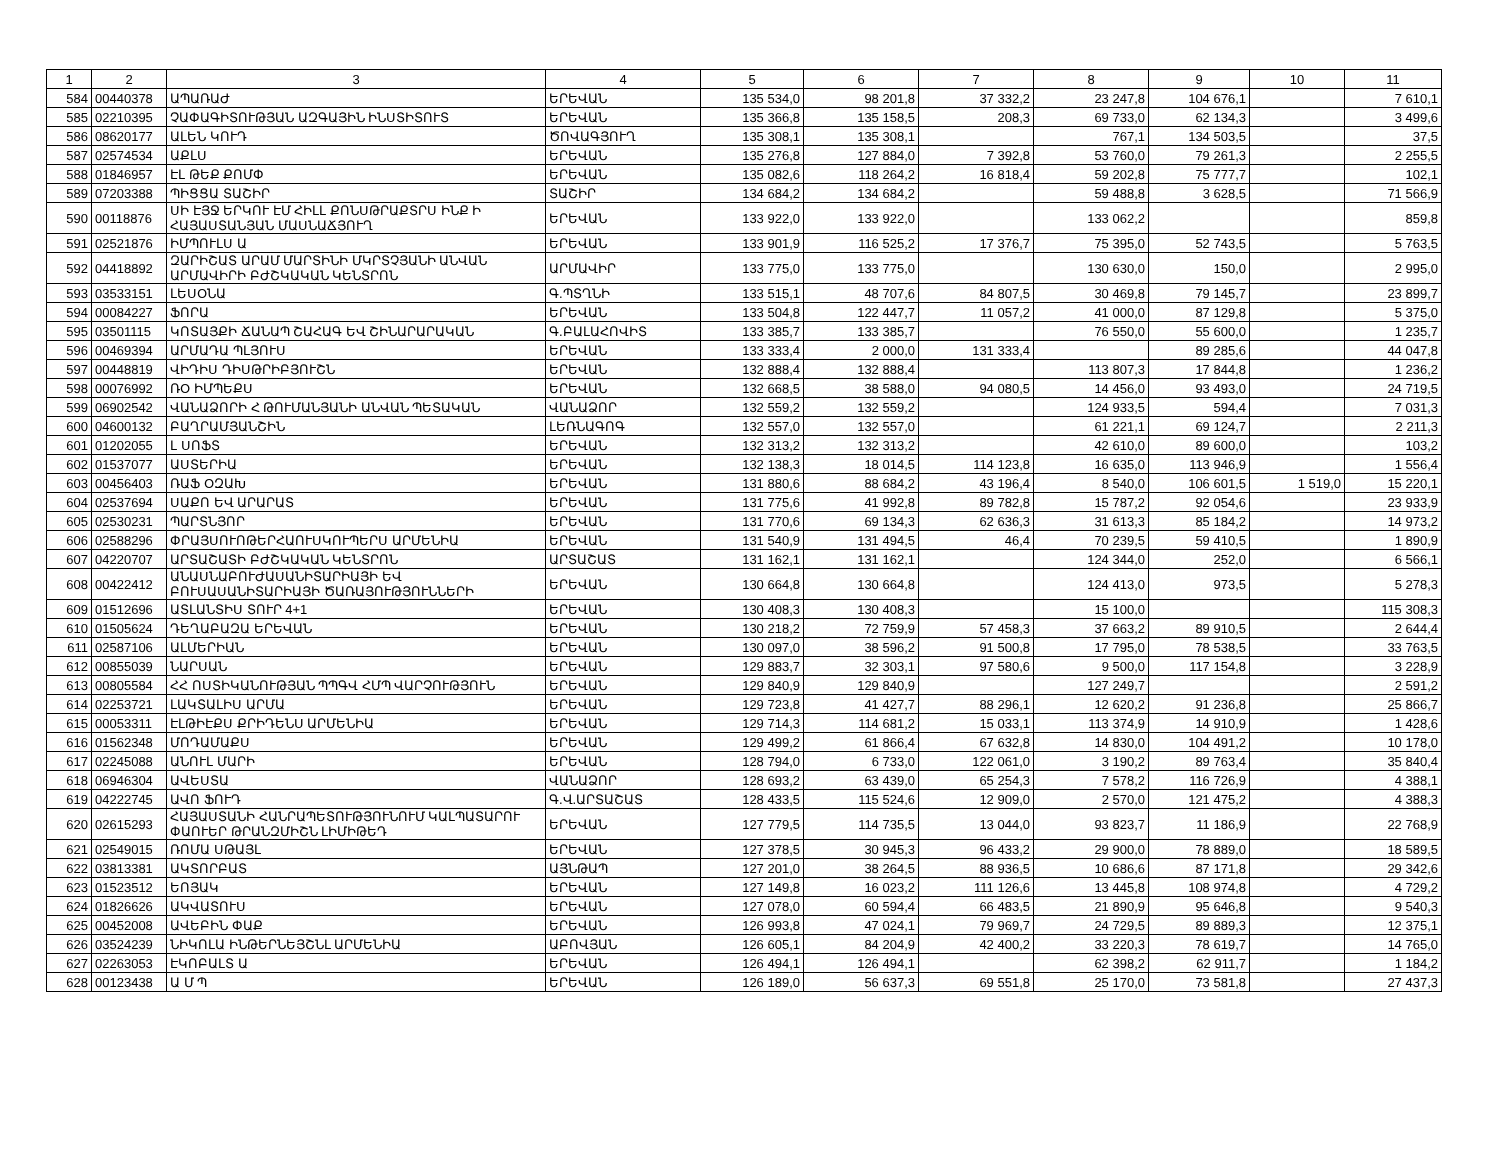| 1 | 2 | 3 | 4 | 5 | 6 | 7 | 8 | 9 | 10 | 11 |
| --- | --- | --- | --- | --- | --- | --- | --- | --- | --- | --- |
| 584 | 00440378 | ԱՊԱՌԱԺ | ԵՐԵՎԱՆ | 135 534,0 | 98 201,8 | 37 332,2 | 23 247,8 | 104 676,1 | | 7 610,1 |
| 585 | 02210395 | ՉԱՓԱԳԻՏՈՒԹՅԱՆ ԱԶԳԱՅԻՆ ԻՆՍՏԻՏՈՒՏ | ԵՐԵՎԱՆ | 135 366,8 | 135 158,5 | 208,3 | 69 733,0 | 62 134,3 | | 3 499,6 |
| 586 | 08620177 | ԱԼԵՆ ԿՈՒԴ | ԾՈՎԱԳՅՈՒՂ | 135 308,1 | 135 308,1 | | 767,1 | 134 503,5 | | 37,5 |
| 587 | 02574534 | ԱՔԼՍ | ԵՐԵՎԱՆ | 135 276,8 | 127 884,0 | 7 392,8 | 53 760,0 | 79 261,3 | | 2 255,5 |
| 588 | 01846957 | ԷԼ ԹԵՔ ՔՈՄՓ | ԵՐԵՎԱՆ | 135 082,6 | 118 264,2 | 16 818,4 | 59 202,8 | 75 777,7 | | 102,1 |
| 589 | 07203388 | ՊԻՑՑԱ ՏԱՇԻՐ | ՏԱՇԻՐ | 134 684,2 | 134 684,2 | | 59 488,8 | 3 628,5 | | 71 566,9 |
| 590 | 00118876 | ՍԻ ԷՅՋ ԵՐԿՈՒ ԷՄ ՀԻԼԼ ՔՈՆՍԹՐԱՔՏՐՍ ԻՆՔ Ի ՀԱՅԱՍՏԱՆՅԱՆ ՄԱՍՆԱՃՅՈՒՂ | ԵՐԵՎԱՆ | 133 922,0 | 133 922,0 | | 133 062,2 | | | 859,8 |
| 591 | 02521876 | ԻՄՊՈՒԼՍ Ա | ԵՐԵՎԱՆ | 133 901,9 | 116 525,2 | 17 376,7 | 75 395,0 | 52 743,5 | | 5 763,5 |
| 592 | 04418892 | ԶԱՐԻՇԱՏ ԱՐԱՄ ՄԱՐՏԻՆԻ ՄԿՐՏՉՅԱՆԻ ԱՆՎԱՆ ԱՐՄԱՎԻՐԻ ԲԺՇԿԱԿԱՆ ԿԵՆՏՐՈՆ | ԱՐՄԱՎԻՐ | 133 775,0 | 133 775,0 | | 130 630,0 | 150,0 | | 2 995,0 |
| 593 | 03533151 | ԼԵՍՕՆԱ | Գ.ՊՏՂՆԻ | 133 515,1 | 48 707,6 | 84 807,5 | 30 469,8 | 79 145,7 | | 23 899,7 |
| 594 | 00084227 | ՖՈՐԱ | ԵՐԵՎԱՆ | 133 504,8 | 122 447,7 | 11 057,2 | 41 000,0 | 87 129,8 | | 5 375,0 |
| 595 | 03501115 | ԿՈՏԱՅՔԻ ՃԱՆԱՊ ՇԱՀԱԳ ԵՎ ՇԻՆԱՐԱՐԱԿԱՆ | Գ.ԲԱԼԱՀՈՎԻՏ | 133 385,7 | 133 385,7 | | 76 550,0 | 55 600,0 | | 1 235,7 |
| 596 | 00469394 | ԱՐՄԱԴԱ ՊԼՅՈՒՍ | ԵՐԵՎԱՆ | 133 333,4 | 2 000,0 | 131 333,4 | | 89 285,6 | | 44 047,8 |
| 597 | 00448819 | ՎԻԴԻՍ ԴԻՍԹՐԻԲՅՈՒՇՆ | ԵՐԵՎԱՆ | 132 888,4 | 132 888,4 | | 113 807,3 | 17 844,8 | | 1 236,2 |
| 598 | 00076992 | ՌՕ ԻՄՊԵՔՍ | ԵՐԵՎԱՆ | 132 668,5 | 38 588,0 | 94 080,5 | 14 456,0 | 93 493,0 | | 24 719,5 |
| 599 | 06902542 | ՎԱՆԱՁՈՐԻ Հ ԹՈՒՄԱՆՅԱՆԻ ԱՆՎԱՆ ՊԵՏԱԿԱՆ | ՎԱՆԱՁՈՐ | 132 559,2 | 132 559,2 | | 124 933,5 | 594,4 | | 7 031,3 |
| 600 | 04600132 | ԲԱՂՐԱՄՅԱՆՇԻՆ | ԼԵՌՆԱԳՈԳ | 132 557,0 | 132 557,0 | | 61 221,1 | 69 124,7 | | 2 211,3 |
| 601 | 01202055 | Լ ՍՈՖՏ | ԵՐԵՎԱՆ | 132 313,2 | 132 313,2 | | 42 610,0 | 89 600,0 | | 103,2 |
| 602 | 01537077 | ԱՍՏԵՐԻԱ | ԵՐԵՎԱՆ | 132 138,3 | 18 014,5 | 114 123,8 | 16 635,0 | 113 946,9 | | 1 556,4 |
| 603 | 00456403 | ՌԱՖ ՕԶԱԽ | ԵՐԵՎԱՆ | 131 880,6 | 88 684,2 | 43 196,4 | 8 540,0 | 106 601,5 | 1 519,0 | 15 220,1 |
| 604 | 02537694 | ՍԱՔՈ ԵՎ ԱՐԱՐԱՏ | ԵՐԵՎԱՆ | 131 775,6 | 41 992,8 | 89 782,8 | 15 787,2 | 92 054,6 | | 23 933,9 |
| 605 | 02530231 | ՊԱՐՏՆՅՈՐ | ԵՐԵՎԱՆ | 131 770,6 | 69 134,3 | 62 636,3 | 31 613,3 | 85 184,2 | | 14 973,2 |
| 606 | 02588296 | ՓՐԱՅՍՈՒՈԹԵՐՀԱՈՒՍԿՈՒՊԵՐՍ ԱՐՄԵՆԻԱ | ԵՐԵՎԱՆ | 131 540,9 | 131 494,5 | 46,4 | 70 239,5 | 59 410,5 | | 1 890,9 |
| 607 | 04220707 | ԱՐՏԱՇԱՏԻ ԲԺՇԿԱԿԱՆ ԿԵՆՏՐՈՆ | ԱՐՏԱՇԱՏ | 131 162,1 | 131 162,1 | | 124 344,0 | 252,0 | | 6 566,1 |
| 608 | 00422412 | ԱՆԱՍՆԱԲՈՒԺԱՍԱՆԻՏԱՐԻԱՅԻ ԵՎ ԲՈՒՍԱՍԱՆԻՏԱՐԻԱՅԻ ԾԱՌԱՅՈՒԹՅՈՒՆՆԵՐԻ | ԵՐԵՎԱՆ | 130 664,8 | 130 664,8 | | 124 413,0 | 973,5 | | 5 278,3 |
| 609 | 01512696 | ԱՏԼԱՆՏԻՍ ՏՈՒՐ 4+1 | ԵՐԵՎԱՆ | 130 408,3 | 130 408,3 | | 15 100,0 | | | 115 308,3 |
| 610 | 01505624 | ԴԵՂԱԲԱԶԱ ԵՐԵՎԱՆ | ԵՐԵՎԱՆ | 130 218,2 | 72 759,9 | 57 458,3 | 37 663,2 | 89 910,5 | | 2 644,4 |
| 611 | 02587106 | ԱԼՄԵՐԻԱՆ | ԵՐԵՎԱՆ | 130 097,0 | 38 596,2 | 91 500,8 | 17 795,0 | 78 538,5 | | 33 763,5 |
| 612 | 00855039 | ՆԱՐՍԱՆ | ԵՐԵՎԱՆ | 129 883,7 | 32 303,1 | 97 580,6 | 9 500,0 | 117 154,8 | | 3 228,9 |
| 613 | 00805584 | ՀՀ ՈՍՏԻԿԱՆՈՒԹՅԱՆ ՊՊԳՎ ՀՄՊ ՎԱՐՉՈՒԹՅՈՒՆ | ԵՐԵՎԱՆ | 129 840,9 | 129 840,9 | | 127 249,7 | | | 2 591,2 |
| 614 | 02253721 | ԼԱԿՏԱԼԻՍ ԱՐՄԱ | ԵՐԵՎԱՆ | 129 723,8 | 41 427,7 | 88 296,1 | 12 620,2 | 91 236,8 | | 25 866,7 |
| 615 | 00053311 | ԷԼԹԻԷՔՍ ՔՐԻԴԵՆՍ ԱՐՄԵՆԻԱ | ԵՐԵՎԱՆ | 129 714,3 | 114 681,2 | 15 033,1 | 113 374,9 | 14 910,9 | | 1 428,6 |
| 616 | 01562348 | ՄՈԴԱՄԱՔՍ | ԵՐԵՎԱՆ | 129 499,2 | 61 866,4 | 67 632,8 | 14 830,0 | 104 491,2 | | 10 178,0 |
| 617 | 02245088 | ԱՆՈՒԼ ՄԱՐԻ | ԵՐԵՎԱՆ | 128 794,0 | 6 733,0 | 122 061,0 | 3 190,2 | 89 763,4 | | 35 840,4 |
| 618 | 06946304 | ԱՎԵՍՏԱ | ՎԱՆԱՁՈՐ | 128 693,2 | 63 439,0 | 65 254,3 | 7 578,2 | 116 726,9 | | 4 388,1 |
| 619 | 04222745 | ԱՎՈ ՖՈՒԴ | Գ.Վ.ԱՐՏԱՇԱՏ | 128 433,5 | 115 524,6 | 12 909,0 | 2 570,0 | 121 475,2 | | 4 388,3 |
| 620 | 02615293 | ՀԱՅԱՍՏԱՆԻ ՀԱՆՐԱՊԵՏՈՒԹՅՈՒՆՈՒՄ ԿԱԼՊԱՏԱՐՈՒ ՓԱՈՒԵՐ ԹՐԱՆԶՄԻՇՆ ԼԻՄԻԹԵԴ | ԵՐԵՎԱՆ | 127 779,5 | 114 735,5 | 13 044,0 | 93 823,7 | 11 186,9 | | 22 768,9 |
| 621 | 02549015 | ՌՈՄԱ ՍԹԱՅԼ | ԵՐԵՎԱՆ | 127 378,5 | 30 945,3 | 96 433,2 | 29 900,0 | 78 889,0 | | 18 589,5 |
| 622 | 03813381 | ԱԿՏՈՐԲԱՏ | ԱՅՆԹԱՊ | 127 201,0 | 38 264,5 | 88 936,5 | 10 686,6 | 87 171,8 | | 29 342,6 |
| 623 | 01523512 | ԵՈՅԱԿ | ԵՐԵՎԱՆ | 127 149,8 | 16 023,2 | 111 126,6 | 13 445,8 | 108 974,8 | | 4 729,2 |
| 624 | 01826626 | ԱԿՎԱՏՈՒՍ | ԵՐԵՎԱՆ | 127 078,0 | 60 594,4 | 66 483,5 | 21 890,9 | 95 646,8 | | 9 540,3 |
| 625 | 00452008 | ԱՎԵԲԻՆ ՓԱՔ | ԵՐԵՎԱՆ | 126 993,8 | 47 024,1 | 79 969,7 | 24 729,5 | 89 889,3 | | 12 375,1 |
| 626 | 03524239 | ՆԻԿՈԼԱ ԻՆԹԵՐՆԵՅՇՆԼ ԱՐՄԵՆԻԱ | ԱԲՈՎՅԱՆ | 126 605,1 | 84 204,9 | 42 400,2 | 33 220,3 | 78 619,7 | | 14 765,0 |
| 627 | 02263053 | ԷԿՈԲԱԼՏ Ա | ԵՐԵՎԱՆ | 126 494,1 | 126 494,1 | | 62 398,2 | 62 911,7 | | 1 184,2 |
| 628 | 00123438 | Ա Մ Պ | ԵՐԵՎԱՆ | 126 189,0 | 56 637,3 | 69 551,8 | 25 170,0 | 73 581,8 | | 27 437,3 |